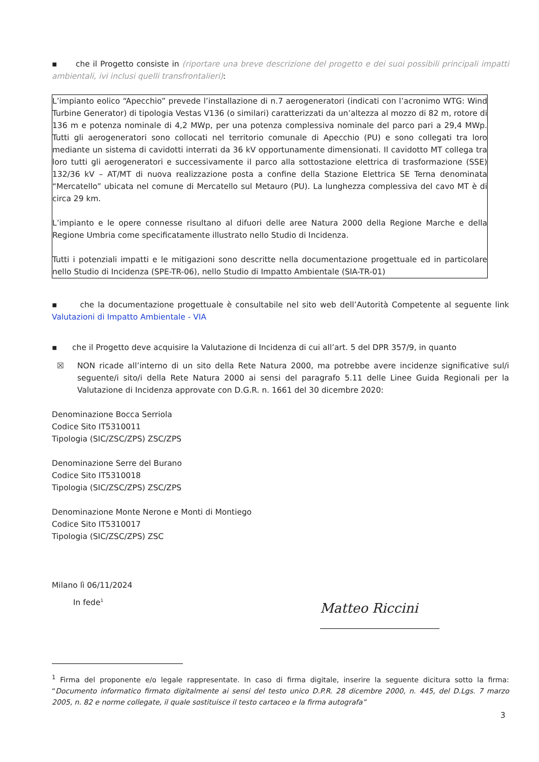▪ che il Progetto consiste in (riportare una breve descrizione del progetto e dei suoi possibili principali impatti ambientali, ivi inclusi quelli transfrontalieri):
L’impianto eolico “Apecchio” prevede l’installazione di n.7 aerogeneratori (indicati con l’acronimo WTG: Wind Turbine Generator) di tipologia Vestas V136 (o similari) caratterizzati da un’altezza al mozzo di 82 m, rotore di 136 m e potenza nominale di 4,2 MWp, per una potenza complessiva nominale del parco pari a 29,4 MWp. Tutti gli aerogeneratori sono collocati nel territorio comunale di Apecchio (PU) e sono collegati tra loro mediante un sistema di cavidotti interrati da 36 kV opportunamente dimensionati. Il cavidotto MT collega tra loro tutti gli aerogeneratori e successivamente il parco alla sottostazione elettrica di trasformazione (SSE) 132/36 kV – AT/MT di nuova realizzazione posta a confine della Stazione Elettrica SE Terna denominata “Mercatello” ubicata nel comune di Mercatello sul Metauro (PU). La lunghezza complessiva del cavo MT è di circa 29 km.
L’impianto e le opere connesse risultano al difuori delle aree Natura 2000 della Regione Marche e della Regione Umbria come specificatamente illustrato nello Studio di Incidenza.
Tutti i potenziali impatti e le mitigazioni sono descritte nella documentazione progettuale ed in particolare nello Studio di Incidenza (SPE-TR-06), nello Studio di Impatto Ambientale (SIA-TR-01)
▪ che la documentazione progettuale è consultabile nel sito web dell’Autorità Competente al seguente link Valutazioni di Impatto Ambientale - VIA
▪ che il Progetto deve acquisire la Valutazione di Incidenza di cui all’art. 5 del DPR 357/9, in quanto
☒ NON ricade all’interno di un sito della Rete Natura 2000, ma potrebbe avere incidenze significative sul/i seguente/i sito/i della Rete Natura 2000 ai sensi del paragrafo 5.11 delle Linee Guida Regionali per la Valutazione di Incidenza approvate con D.G.R. n. 1661 del 30 dicembre 2020:
Denominazione Bocca Serriola
Codice Sito IT5310011
Tipologia (SIC/ZSC/ZPS) ZSC/ZPS
Denominazione Serre del Burano
Codice Sito IT5310018
Tipologia (SIC/ZSC/ZPS) ZSC/ZPS
Denominazione Monte Nerone e Monti di Montiego
Codice Sito IT5310017
Tipologia (SIC/ZSC/ZPS) ZSC
Milano lì 06/11/2024
In fede<sup>1</sup>
Matteo Riccini
<sup>1</sup> Firma del proponente e/o legale rappresentate. In caso di firma digitale, inserire la seguente dicitura sotto la firma: “Documento informatico firmato digitalmente ai sensi del testo unico D.P.R. 28 dicembre 2000, n. 445, del D.Lgs. 7 marzo 2005, n. 82 e norme collegate, il quale sostituisce il testo cartaceo e la firma autografa”
3